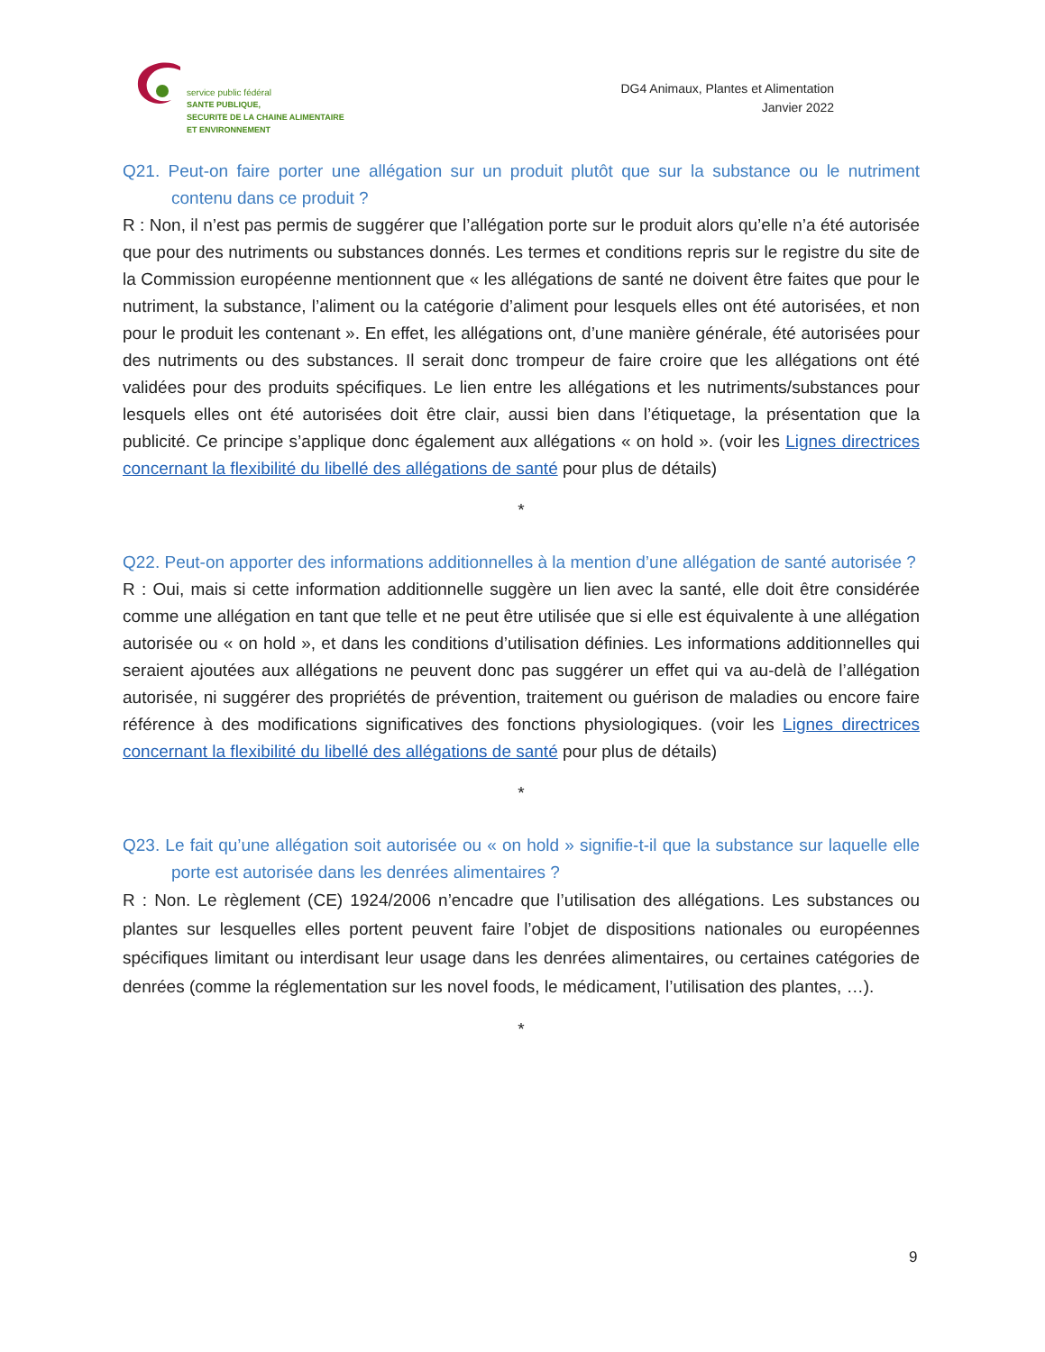service public fédéral
SANTE PUBLIQUE,
SECURITE DE LA CHAINE ALIMENTAIRE
ET ENVIRONNEMENT
DG4 Animaux, Plantes et Alimentation
Janvier 2022
Q21. Peut-on faire porter une allégation sur un produit plutôt que sur la substance ou le nutriment contenu dans ce produit ?
R : Non, il n’est pas permis de suggérer que l’allégation porte sur le produit alors qu’elle n’a été autorisée que pour des nutriments ou substances donnés. Les termes et conditions repris sur le registre du site de la Commission européenne mentionnent que « les allégations de santé ne doivent être faites que pour le nutriment, la substance, l’aliment ou la catégorie d’aliment pour lesquels elles ont été autorisées, et non pour le produit les contenant ». En effet, les allégations ont, d’une manière générale, été autorisées pour des nutriments ou des substances. Il serait donc trompeur de faire croire que les allégations ont été validées pour des produits spécifiques. Le lien entre les allégations et les nutriments/substances pour lesquels elles ont été autorisées doit être clair, aussi bien dans l’étiquetage, la présentation que la publicité. Ce principe s’applique donc également aux allégations « on hold ». (voir les Lignes directrices concernant la flexibilité du libellé des allégations de santé pour plus de détails)
*
Q22. Peut-on apporter des informations additionnelles à la mention d’une allégation de santé autorisée ?
R : Oui, mais si cette information additionnelle suggère un lien avec la santé, elle doit être considérée comme une allégation en tant que telle et ne peut être utilisée que si elle est équivalente à une allégation autorisée ou « on hold », et dans les conditions d’utilisation définies. Les informations additionnelles qui seraient ajoutées aux allégations ne peuvent donc pas suggérer un effet qui va au-delà de l’allégation autorisée, ni suggérer des propriétés de prévention, traitement ou guérison de maladies ou encore faire référence à des modifications significatives des fonctions physiologiques. (voir les Lignes directrices concernant la flexibilité du libellé des allégations de santé pour plus de détails)
*
Q23. Le fait qu’une allégation soit autorisée ou « on hold » signifie-t-il que la substance sur laquelle elle porte est autorisée dans les denrées alimentaires ?
R : Non. Le règlement (CE) 1924/2006 n’encadre que l’utilisation des allégations. Les substances ou plantes sur lesquelles elles portent peuvent faire l’objet de dispositions nationales ou européennes spécifiques limitant ou interdisant leur usage dans les denrées alimentaires, ou certaines catégories de denrées (comme la réglementation sur les novel foods, le médicament, l’utilisation des plantes, …).
*
9